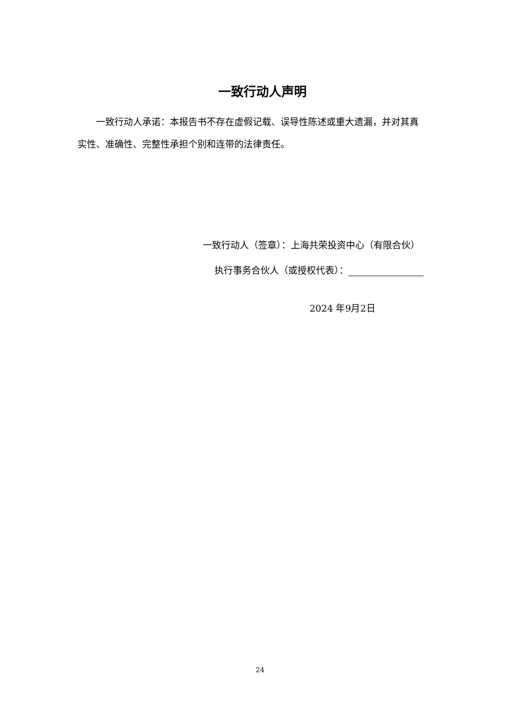一致行动人声明
  一致行动人承诺：本报告书不存在虚假记载、误导性陈述或重大遗漏，并对其真实性、准确性、完整性承担个别和连带的法律责任。
一致行动人（签章）：上海共荣投资中心（有限合伙）
执行事务合伙人（或授权代表）：
2024 年9月2日
24